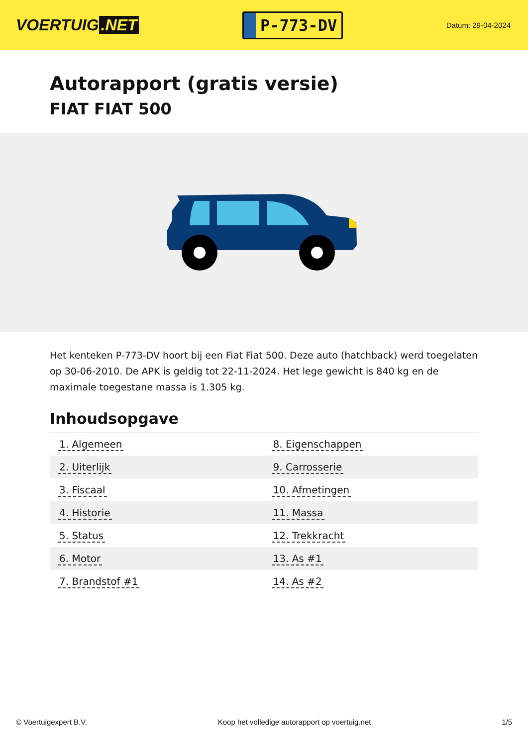VOERTUIG.NET
P-773-DV
Datum: 29-04-2024
Autorapport (gratis versie)
FIAT FIAT 500
Het kenteken P-773-DV hoort bij een Fiat Fiat 500. Deze auto (hatchback) werd toegelaten op 30-06-2010. De APK is geldig tot 22-11-2024. Het lege gewicht is 840 kg en de maximale toegestane massa is 1.305 kg.
Inhoudsopgave
| 1. Algemeen | 8. Eigenschappen |
| 2. Uiterlijk | 9. Carrosserie |
| 3. Fiscaal | 10. Afmetingen |
| 4. Historie | 11. Massa |
| 5. Status | 12. Trekkracht |
| 6. Motor | 13. As #1 |
| 7. Brandstof #1 | 14. As #2 |
© Voertuigexpert B.V. Koop het volledige autorapport op voertuig.net 1/5